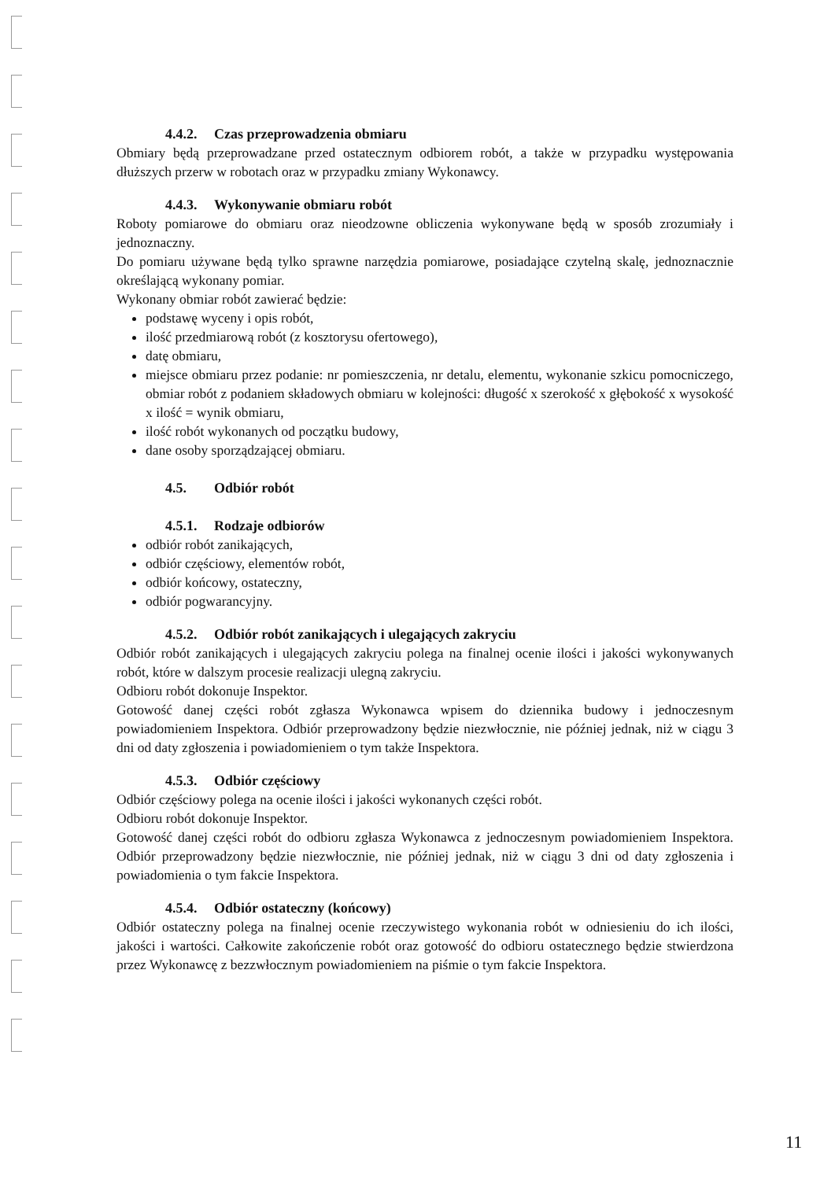4.4.2. Czas przeprowadzenia obmiaru
Obmiary będą przeprowadzane przed ostatecznym odbiorem robót, a także w przypadku występowania dłuższych przerw w robotach oraz w przypadku zmiany Wykonawcy.
4.4.3. Wykonywanie obmiaru robót
Roboty pomiarowe do obmiaru oraz nieodzowne obliczenia wykonywane będą w sposób zrozumiały i jednoznaczny.
Do pomiaru używane będą tylko sprawne narzędzia pomiarowe, posiadające czytelną skalę, jednoznacznie określającą wykonany pomiar.
Wykonany obmiar robót zawierać będzie:
podstawę wyceny i opis robót,
ilość przedmiarową robót (z kosztorysu ofertowego),
datę obmiaru,
miejsce obmiaru przez podanie: nr pomieszczenia, nr detalu, elementu, wykonanie szkicu pomocniczego, obmiar robót z podaniem składowych obmiaru w kolejności: długość x szerokość x głębokość x wysokość x ilość = wynik obmiaru,
ilość robót wykonanych od początku budowy,
dane osoby sporządzającej obmiaru.
4.5. Odbiór robót
4.5.1. Rodzaje odbiorów
odbiór robót zanikających,
odbiór częściowy, elementów robót,
odbiór końcowy, ostateczny,
odbiór pogwarancyjny.
4.5.2. Odbiór robót zanikających i ulegających zakryciu
Odbiór robót zanikających i ulegających zakryciu polega na finalnej ocenie ilości i jakości wykonywanych robót, które w dalszym procesie realizacji ulegną zakryciu.
Odbioru robót dokonuje Inspektor.
Gotowość danej części robót zgłasza Wykonawca wpisem do dziennika budowy i jednoczesnym powiadomieniem Inspektora. Odbiór przeprowadzony będzie niezwłocznie, nie później jednak, niż w ciągu 3 dni od daty zgłoszenia i powiadomieniem o tym także Inspektora.
4.5.3. Odbiór częściowy
Odbiór częściowy polega na ocenie ilości i jakości wykonanych części robót.
Odbioru robót dokonuje Inspektor.
Gotowość danej części robót do odbioru zgłasza Wykonawca z jednoczesnym powiadomieniem Inspektora. Odbiór przeprowadzony będzie niezwłocznie, nie później jednak, niż w ciągu 3 dni od daty zgłoszenia i powiadomienia o tym fakcie Inspektora.
4.5.4. Odbiór ostateczny (końcowy)
Odbiór ostateczny polega na finalnej ocenie rzeczywistego wykonania robót w odniesieniu do ich ilości, jakości i wartości. Całkowite zakończenie robót oraz gotowość do odbioru ostatecznego będzie stwierdzona przez Wykonawcę z bezzwłocznym powiadomieniem na piśmie o tym fakcie Inspektora.
11